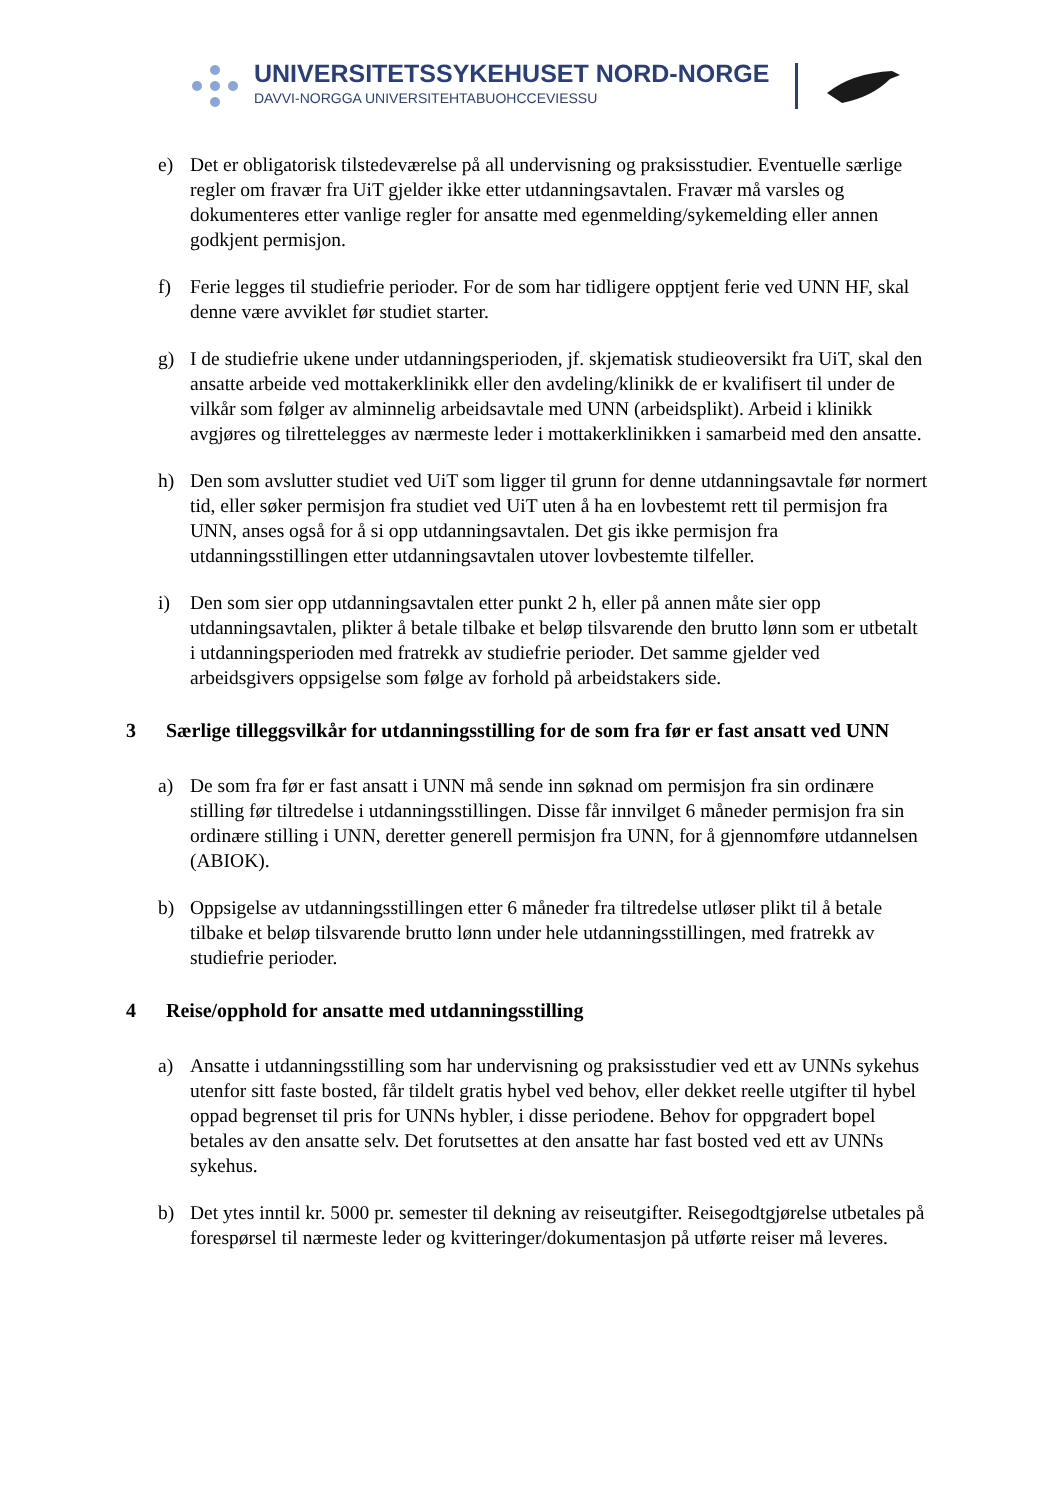UNIVERSITETSSYKEHUSET NORD-NORGE
DAVVI-NORGGA UNIVERSITEHTABUOHCCEVIESSU
e) Det er obligatorisk tilstedeværelse på all undervisning og praksisstudier. Eventuelle særlige regler om fravær fra UiT gjelder ikke etter utdanningsavtalen. Fravær må varsles og dokumenteres etter vanlige regler for ansatte med egenmelding/sykemelding eller annen godkjent permisjon.
f) Ferie legges til studiefrie perioder. For de som har tidligere opptjent ferie ved UNN HF, skal denne være avviklet før studiet starter.
g) I de studiefrie ukene under utdanningsperioden, jf. skjematisk studieoversikt fra UiT, skal den ansatte arbeide ved mottakerklinikk eller den avdeling/klinikk de er kvalifisert til under de vilkår som følger av alminnelig arbeidsavtale med UNN (arbeidsplikt). Arbeid i klinikk avgjøres og tilrettelegges av nærmeste leder i mottakerklinikken i samarbeid med den ansatte.
h) Den som avslutter studiet ved UiT som ligger til grunn for denne utdanningsavtale før normert tid, eller søker permisjon fra studiet ved UiT uten å ha en lovbestemt rett til permisjon fra UNN, anses også for å si opp utdanningsavtalen. Det gis ikke permisjon fra utdanningsstillingen etter utdanningsavtalen utover lovbestemte tilfeller.
i) Den som sier opp utdanningsavtalen etter punkt 2 h, eller på annen måte sier opp utdanningsavtalen, plikter å betale tilbake et beløp tilsvarende den brutto lønn som er utbetalt i utdanningsperioden med fratrekk av studiefrie perioder. Det samme gjelder ved arbeidsgivers oppsigelse som følge av forhold på arbeidstakers side.
3 Særlige tilleggsvilkår for utdanningsstilling for de som fra før er fast ansatt ved UNN
a) De som fra før er fast ansatt i UNN må sende inn søknad om permisjon fra sin ordinære stilling før tiltredelse i utdanningsstillingen. Disse får innvilget 6 måneder permisjon fra sin ordinære stilling i UNN, deretter generell permisjon fra UNN, for å gjennomføre utdannelsen (ABIOK).
b) Oppsigelse av utdanningsstillingen etter 6 måneder fra tiltredelse utløser plikt til å betale tilbake et beløp tilsvarende brutto lønn under hele utdanningsstillingen, med fratrekk av studiefrie perioder.
4 Reise/opphold for ansatte med utdanningsstilling
a) Ansatte i utdanningsstilling som har undervisning og praksisstudier ved ett av UNNs sykehus utenfor sitt faste bosted, får tildelt gratis hybel ved behov, eller dekket reelle utgifter til hybel oppad begrenset til pris for UNNs hybler, i disse periodene. Behov for oppgradert bopel betales av den ansatte selv. Det forutsettes at den ansatte har fast bosted ved ett av UNNs sykehus.
b) Det ytes inntil kr. 5000 pr. semester til dekning av reiseutgifter. Reisegodtgjørelse utbetales på forespørsel til nærmeste leder og kvitteringer/dokumentasjon på utførte reiser må leveres.